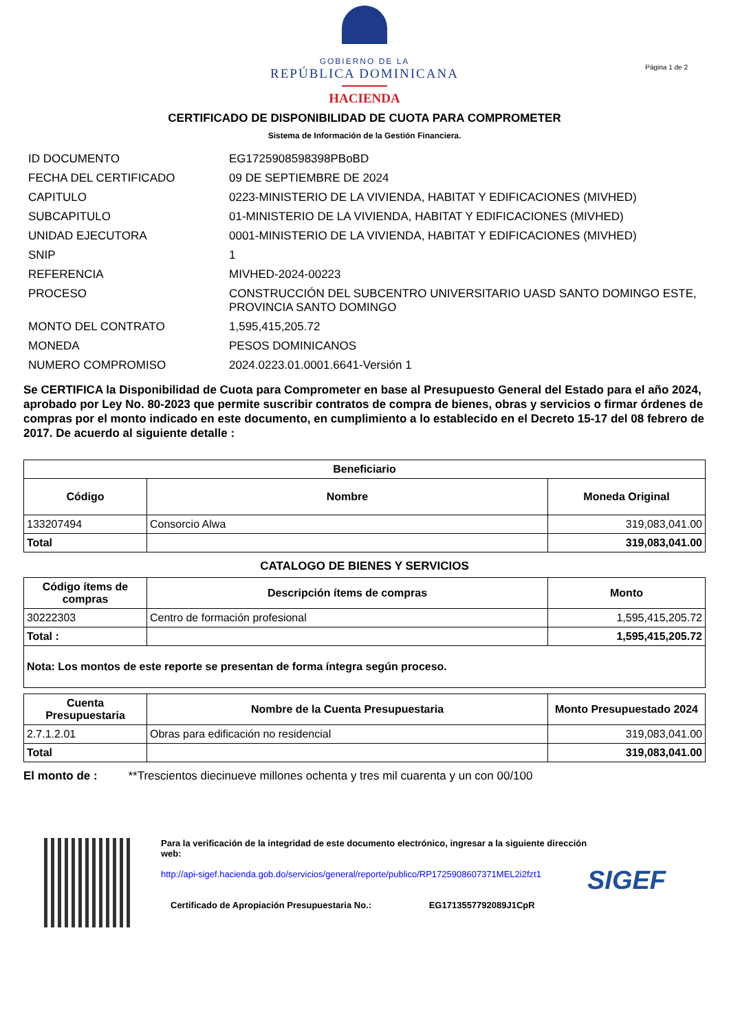GOBIERNO DE LA
REPÚBLICA DOMINICANA
HACIENDA
Página 1 de 2
CERTIFICADO DE DISPONIBILIDAD DE CUOTA PARA COMPROMETER
Sistema de Información de la Gestión Financiera.
| ID DOCUMENTO | EG1725908598398PBoBD |
| FECHA DEL CERTIFICADO | 09 DE SEPTIEMBRE DE 2024 |
| CAPITULO | 0223-MINISTERIO DE LA VIVIENDA, HABITAT Y EDIFICACIONES (MIVHED) |
| SUBCAPITULO | 01-MINISTERIO DE LA VIVIENDA, HABITAT Y EDIFICACIONES (MIVHED) |
| UNIDAD EJECUTORA | 0001-MINISTERIO DE LA VIVIENDA, HABITAT Y EDIFICACIONES (MIVHED) |
| SNIP | 1 |
| REFERENCIA | MIVHED-2024-00223 |
| PROCESO | CONSTRUCCIÓN DEL SUBCENTRO UNIVERSITARIO UASD SANTO DOMINGO ESTE, PROVINCIA SANTO DOMINGO |
| MONTO DEL CONTRATO | 1,595,415,205.72 |
| MONEDA | PESOS DOMINICANOS |
| NUMERO COMPROMISO | 2024.0223.01.0001.6641-Versión 1 |
Se CERTIFICA la Disponibilidad de Cuota para Comprometer en base al Presupuesto General del Estado para el año 2024, aprobado por Ley No. 80-2023 que permite suscribir contratos de compra de bienes, obras y servicios o firmar órdenes de compras por el monto indicado en este documento, en cumplimiento a lo establecido en el Decreto 15-17 del 08 febrero de 2017. De acuerdo al siguiente detalle :
| Beneficiario | | |
| --- | --- | --- |
| Código | Nombre | Moneda Original |
| 133207494 | Consorcio Alwa | 319,083,041.00 |
| Total | | 319,083,041.00 |
CATALOGO DE BIENES Y SERVICIOS
| Código ítems de compras | Descripción ítems de compras | Monto |
| --- | --- | --- |
| 30222303 | Centro de formación profesional | 1,595,415,205.72 |
| Total : | | 1,595,415,205.72 |
| Nota: Los montos de este reporte se presentan de forma íntegra según proceso. | | |
| Cuenta Presupuestaria | Nombre de la Cuenta Presupuestaria | Monto Presupuestado 2024 |
| --- | --- | --- |
| 2.7.1.2.01 | Obras para edificación no residencial | 319,083,041.00 |
| Total | | 319,083,041.00 |
El monto de : **Trescientos diecinueve millones ochenta y tres mil cuarenta y un con 00/100
Para la verificación de la integridad de este documento electrónico, ingresar a la siguiente dirección web:
http://api-sigef.hacienda.gob.do/servicios/general/reporte/publico/RP1725908607371MEL2i2fzt1
Certificado de Apropiación Presupuestaria No.: EG1713557792089J1CpR
SIGEF